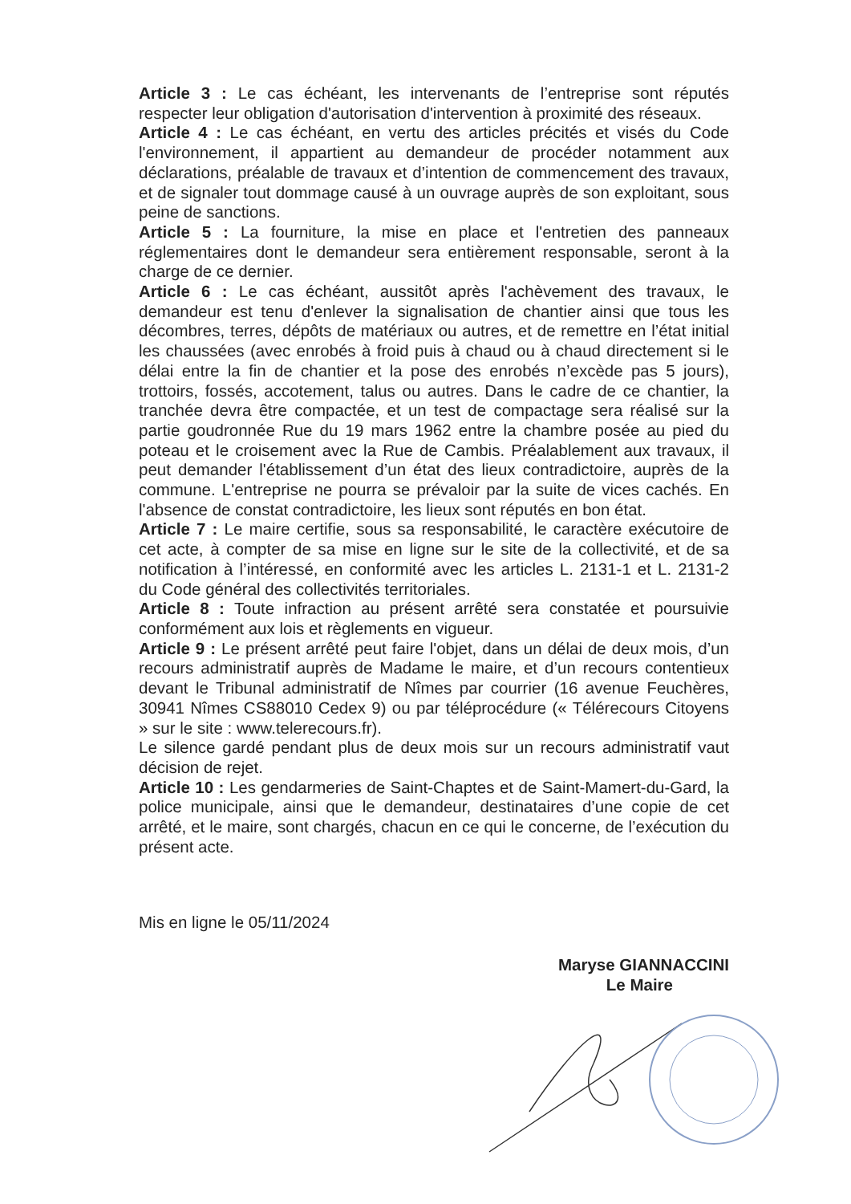Article 3 : Le cas échéant, les intervenants de l’entreprise sont réputés respecter leur obligation d'autorisation d'intervention à proximité des réseaux.
Article 4 : Le cas échéant, en vertu des articles précités et visés du Code l'environnement, il appartient au demandeur de procéder notamment aux déclarations, préalable de travaux et d’intention de commencement des travaux, et de signaler tout dommage causé à un ouvrage auprès de son exploitant, sous peine de sanctions.
Article 5 : La fourniture, la mise en place et l'entretien des panneaux réglementaires dont le demandeur sera entièrement responsable, seront à la charge de ce dernier.
Article 6 : Le cas échéant, aussitôt après l'achèvement des travaux, le demandeur est tenu d'enlever la signalisation de chantier ainsi que tous les décombres, terres, dépôts de matériaux ou autres, et de remettre en l’état initial les chaussées (avec enrobés à froid puis à chaud ou à chaud directement si le délai entre la fin de chantier et la pose des enrobés n’excède pas 5 jours), trottoirs, fossés, accotement, talus ou autres. Dans le cadre de ce chantier, la tranchée devra être compactée, et un test de compactage sera réalisé sur la partie goudronnée Rue du 19 mars 1962 entre la chambre posée au pied du poteau et le croisement avec la Rue de Cambis. Préalablement aux travaux, il peut demander l'établissement d’un état des lieux contradictoire, auprès de la commune. L'entreprise ne pourra se prévaloir par la suite de vices cachés. En l'absence de constat contradictoire, les lieux sont réputés en bon état.
Article 7 : Le maire certifie, sous sa responsabilité, le caractère exécutoire de cet acte, à compter de sa mise en ligne sur le site de la collectivité, et de sa notification à l’intéressé, en conformité avec les articles L. 2131-1 et L. 2131-2 du Code général des collectivités territoriales.
Article 8 : Toute infraction au présent arrêté sera constatée et poursuivie conformément aux lois et règlements en vigueur.
Article 9 : Le présent arrêté peut faire l'objet, dans un délai de deux mois, d’un recours administratif auprès de Madame le maire, et d’un recours contentieux devant le Tribunal administratif de Nîmes par courrier (16 avenue Feuchères, 30941 Nîmes CS88010 Cedex 9) ou par téléprocédure (« Télérecours Citoyens » sur le site : www.telerecours.fr).
Le silence gardé pendant plus de deux mois sur un recours administratif vaut décision de rejet.
Article 10 : Les gendarmeries de Saint-Chaptes et de Saint-Mamert-du-Gard, la police municipale, ainsi que le demandeur, destinataires d’une copie de cet arrêté, et le maire, sont chargés, chacun en ce qui le concerne, de l’exécution du présent acte.
Mis en ligne le 05/11/2024
Maryse GIANNACCINI
Le Maire